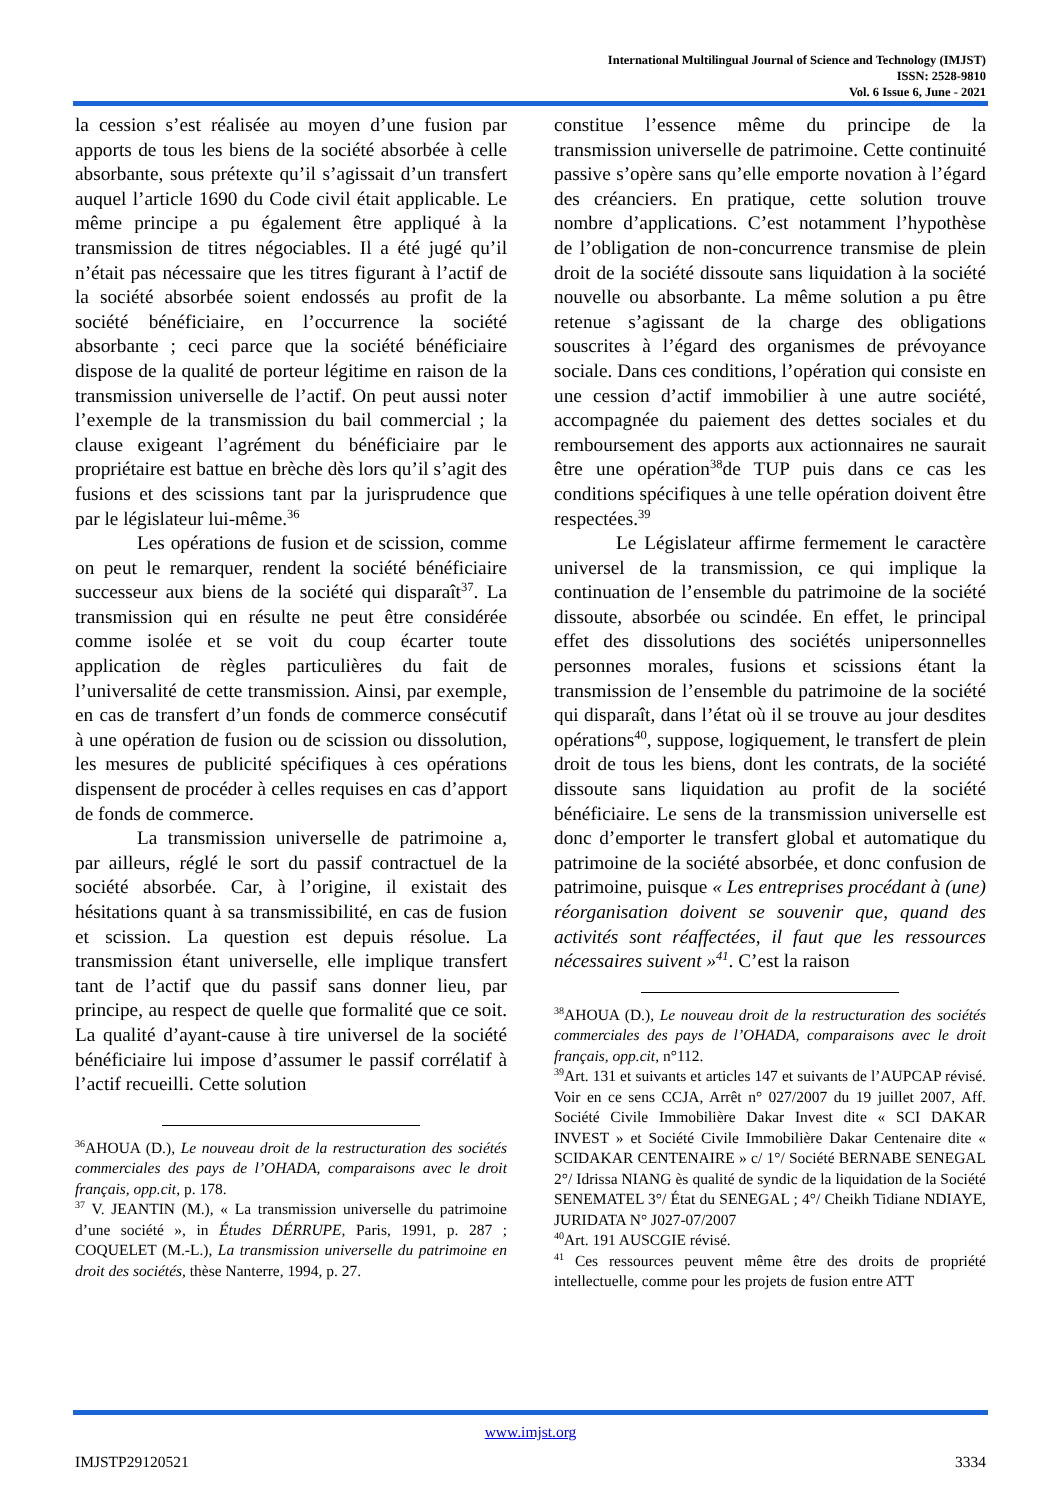International Multilingual Journal of Science and Technology (IMJST)
ISSN: 2528-9810
Vol. 6 Issue 6, June - 2021
la cession s’est réalisée au moyen d’une fusion par apports de tous les biens de la société absorbée à celle absorbante, sous prétexte qu’il s’agissait d’un transfert auquel l’article 1690 du Code civil était applicable. Le même principe a pu également être appliqué à la transmission de titres négociables. Il a été jugé qu’il n’était pas nécessaire que les titres figurant à l’actif de la société absorbée soient endossés au profit de la société bénéficiaire, en l’occurrence la société absorbante ; ceci parce que la société bénéficiaire dispose de la qualité de porteur légitime en raison de la transmission universelle de l’actif. On peut aussi noter l’exemple de la transmission du bail commercial ; la clause exigeant l’agrément du bénéficiaire par le propriétaire est battue en brèche dès lors qu’il s’agit des fusions et des scissions tant par la jurisprudence que par le législateur lui-même.<sup>36</sup>
Les opérations de fusion et de scission, comme on peut le remarquer, rendent la société bénéficiaire successeur aux biens de la société qui disparaît<sup>37</sup>. La transmission qui en résulte ne peut être considérée comme isolée et se voit du coup écarter toute application de règles particulières du fait de l’universalité de cette transmission. Ainsi, par exemple, en cas de transfert d’un fonds de commerce consécutif à une opération de fusion ou de scission ou dissolution, les mesures de publicité spécifiques à ces opérations dispensent de procéder à celles requises en cas d’apport de fonds de commerce.
La transmission universelle de patrimoine a, par ailleurs, réglé le sort du passif contractuel de la société absorbée. Car, à l’origine, il existait des hésitations quant à sa transmissibilité, en cas de fusion et scission. La question est depuis résolue. La transmission étant universelle, elle implique transfert tant de l’actif que du passif sans donner lieu, par principe, au respect de quelle que formalité que ce soit. La qualité d’ayant-cause à tire universel de la société bénéficiaire lui impose d’assumer le passif corrélatif à l’actif recueilli. Cette solution
<sup>36</sup> AHOUA (D.), Le nouveau droit de la restructuration des sociétés commerciales des pays de l’OHADA, comparaisons avec le droit français, opp.cit, p. 178.
<sup>37</sup> V. JEANTIN (M.), « La transmission universelle du patrimoine d’une société », in Études DÉRRUPE, Paris, 1991, p. 287 ; COQUELET (M.-L.), La transmission universelle du patrimoine en droit des sociétés, thèse Nanterre, 1994, p. 27.
constitue l’essence même du principe de la transmission universelle de patrimoine. Cette continuité passive s’opère sans qu’elle emporte novation à l’égard des créanciers. En pratique, cette solution trouve nombre d’applications. C’est notamment l’hypothèse de l’obligation de non-concurrence transmise de plein droit de la société dissoute sans liquidation à la société nouvelle ou absorbante. La même solution a pu être retenue s’agissant de la charge des obligations souscrites à l’égard des organismes de prévoyance sociale. Dans ces conditions, l’opération qui consiste en une cession d’actif immobilier à une autre société, accompagnée du paiement des dettes sociales et du remboursement des apports aux actionnaires ne saurait être une opération<sup>38</sup>de TUP puis dans ce cas les conditions spécifiques à une telle opération doivent être respectées.<sup>39</sup>
Le Législateur affirme fermement le caractère universel de la transmission, ce qui implique la continuation de l’ensemble du patrimoine de la société dissoute, absorbée ou scindée. En effet, le principal effet des dissolutions des sociétés unipersonnelles personnes morales, fusions et scissions étant la transmission de l’ensemble du patrimoine de la société qui disparaît, dans l’état où il se trouve au jour desdites opérations<sup>40</sup>, suppose, logiquement, le transfert de plein droit de tous les biens, dont les contrats, de la société dissoute sans liquidation au profit de la société bénéficiaire. Le sens de la transmission universelle est donc d’emporter le transfert global et automatique du patrimoine de la société absorbée, et donc confusion de patrimoine, puisque « Les entreprises procédant à (une) réorganisation doivent se souvenir que, quand des activités sont réaffectées, il faut que les ressources nécessaires suivent »<sup>41</sup>. C’est la raison
<sup>38</sup> AHOUA (D.), Le nouveau droit de la restructuration des sociétés commerciales des pays de l’OHADA, comparaisons avec le droit français, opp.cit, n°112.
<sup>39</sup> Art. 131 et suivants et articles 147 et suivants de l’AUPCAP révisé. Voir en ce sens CCJA, Arrêt n° 027/2007 du 19 juillet 2007, Aff. Société Civile Immobilière Dakar Invest dite « SCI DAKAR INVEST » et Société Civile Immobilière Dakar Centenaire dite « SCIDAKAR CENTENAIRE » c/ 1°/ Société BERNABE SENEGAL 2°/ Idrissa NIANG ès qualité de syndic de la liquidation de la Société SENEMATEL 3°/ État du SENEGAL ; 4°/ Cheikh Tidiane NDIAYE, JURIDATA N° J027-07/2007
<sup>40</sup> Art. 191 AUSCGIE révisé.
<sup>41</sup> Ces ressources peuvent même être des droits de propriété intellectuelle, comme pour les projets de fusion entre ATT
www.imjst.org
IMJSTP29120521 3334